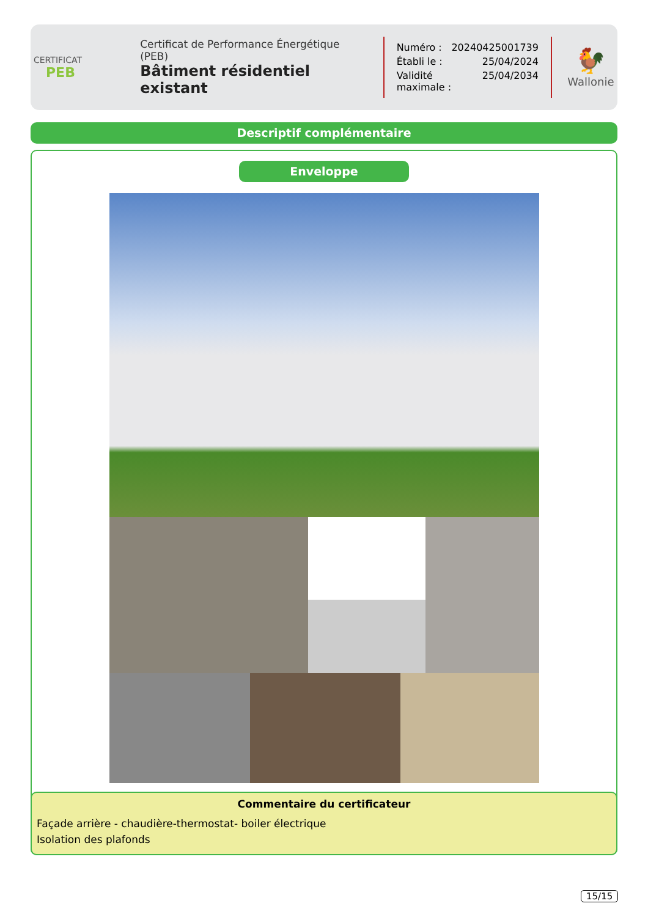CERTIFICAT
PEB
Certificat de Performance Énergétique (PEB)
Bâtiment résidentiel existant
Numéro : 20240425001739
Établi le : 25/04/2024
Validité maximale : 25/04/2034
🐓
Wallonie
Descriptif complémentaire
Enveloppe
Commentaire du certificateur
Façade arrière - chaudière-thermostat- boiler électrique
Isolation des plafonds
15/15